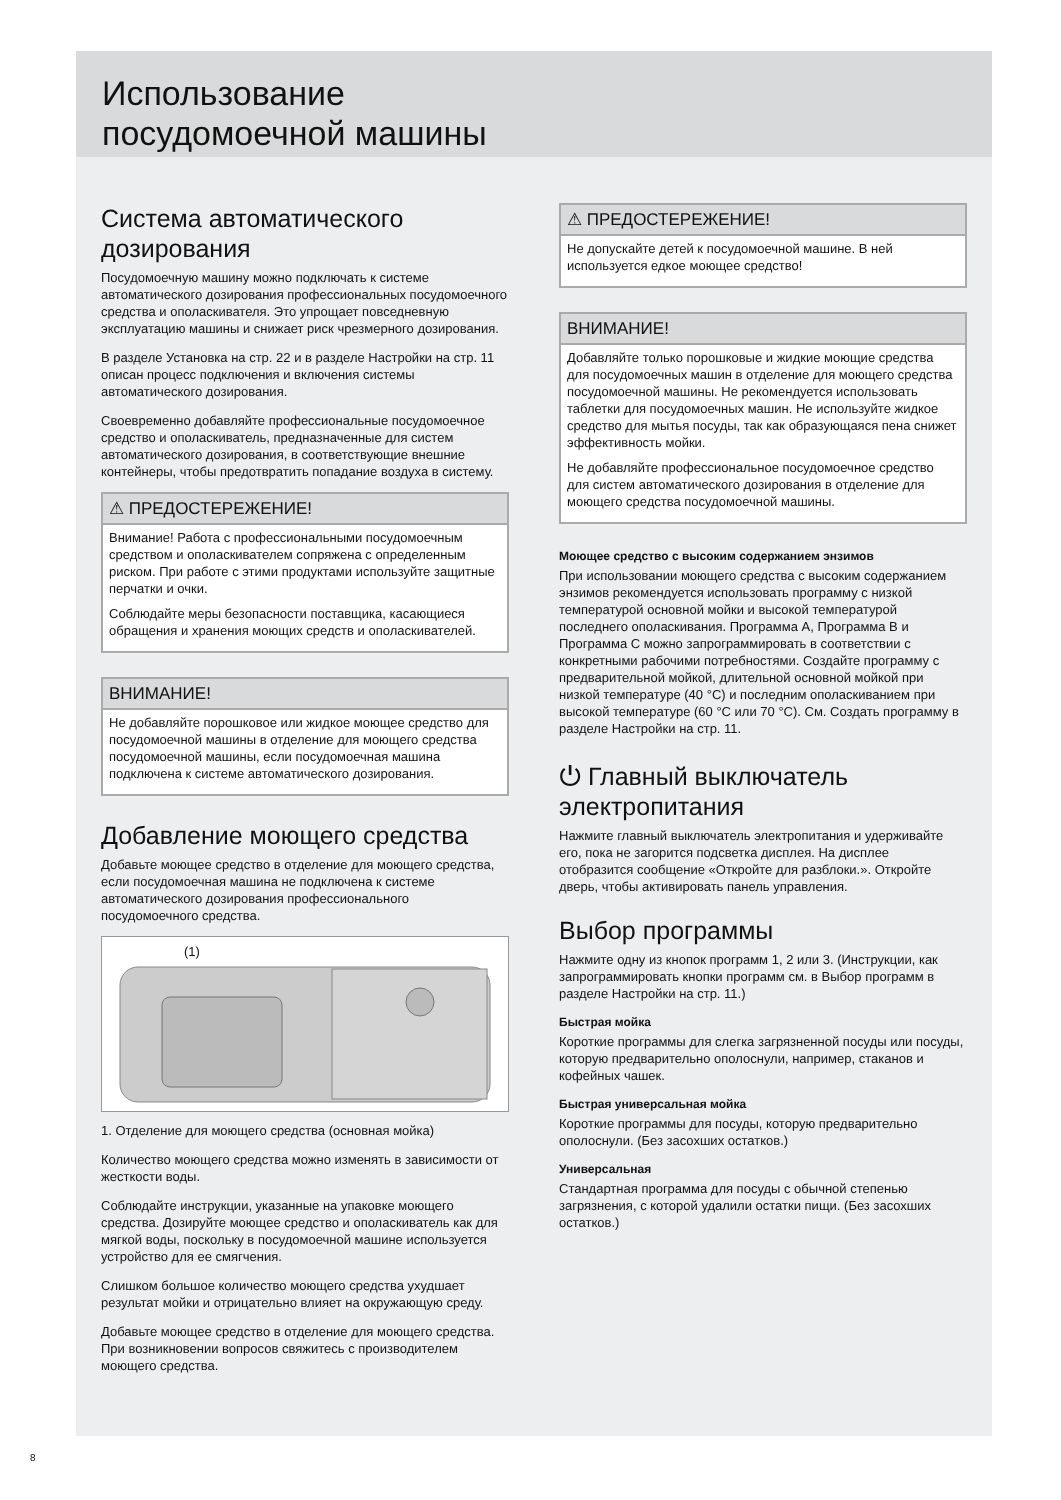Использование
посудомоечной машины
Система автоматического дозирования
Посудомоечную машину можно подключать к системе автоматического дозирования профессиональных посудомоечного средства и ополаскивателя. Это упрощает повседневную эксплуатацию машины и снижает риск чрезмерного дозирования.
В разделе Установка на стр. 22 и в разделе Настройки на стр. 11 описан процесс подключения и включения системы автоматического дозирования.
Своевременно добавляйте профессиональные посудомоечное средство и ополаскиватель, предназначенные для систем автоматического дозирования, в соответствующие внешние контейнеры, чтобы предотвратить попадание воздуха в систему.
⚠ ПРЕДОСТЕРЕЖЕНИЕ!
Внимание! Работа с профессиональными посудомоечным средством и ополаскивателем сопряжена с определенным риском. При работе с этими продуктами используйте защитные перчатки и очки.
Соблюдайте меры безопасности поставщика, касающиеся обращения и хранения моющих средств и ополаскивателей.
ВНИМАНИЕ!
Не добавляйте порошковое или жидкое моющее средство для посудомоечной машины в отделение для моющего средства посудомоечной машины, если посудомоечная машина подключена к системе автоматического дозирования.
Добавление моющего средства
Добавьте моющее средство в отделение для моющего средства, если посудомоечная машина не подключена к системе автоматического дозирования профессионального посудомоечного средства.
(1)
1. Отделение для моющего средства (основная мойка)
Количество моющего средства можно изменять в зависимости от жесткости воды.
Соблюдайте инструкции, указанные на упаковке моющего средства. Дозируйте моющее средство и ополаскиватель как для мягкой воды, поскольку в посудомоечной машине используется устройство для ее смягчения.
Слишком большое количество моющего средства ухудшает результат мойки и отрицательно влияет на окружающую среду.
Добавьте моющее средство в отделение для моющего средства. При возникновении вопросов свяжитесь с производителем моющего средства.
⚠ ПРЕДОСТЕРЕЖЕНИЕ!
Не допускайте детей к посудомоечной машине. В ней используется едкое моющее средство!
ВНИМАНИЕ!
Добавляйте только порошковые и жидкие моющие средства для посудомоечных машин в отделение для моющего средства посудомоечной машины. Не рекомендуется использовать таблетки для посудомоечных машин. Не используйте жидкое средство для мытья посуды, так как образующаяся пена снижет эффективность мойки.
Не добавляйте профессиональное посудомоечное средство для систем автоматического дозирования в отделение для моющего средства посудомоечной машины.
Моющее средство с высоким содержанием энзимов
При использовании моющего средства с высоким содержанием энзимов рекомендуется использовать программу с низкой температурой основной мойки и высокой температурой последнего ополаскивания. Программа A, Программа B и Программа C можно запрограммировать в соответствии с конкретными рабочими потребностями. Создайте программу с предварительной мойкой, длительной основной мойкой при низкой температуре (40 °C) и последним ополаскиванием при высокой температуре (60 °C или 70 °C). См. Создать программу в разделе Настройки на стр. 11.
⏻ Главный выключатель электропитания
Нажмите главный выключатель электропитания и удерживайте его, пока не загорится подсветка дисплея. На дисплее отобразится сообщение «Откройте для разблоки.». Откройте дверь, чтобы активировать панель управления.
Выбор программы
Нажмите одну из кнопок программ 1, 2 или 3. (Инструкции, как запрограммировать кнопки программ см. в Выбор программ в разделе Настройки на стр. 11.)
Быстрая мойка
Короткие программы для слегка загрязненной посуды или посуды, которую предварительно ополоснули, например, стаканов и кофейных чашек.
Быстрая универсальная мойка
Короткие программы для посуды, которую предварительно ополоснули. (Без засохших остатков.)
Универсальная
Стандартная программа для посуды с обычной степенью загрязнения, с которой удалили остатки пищи. (Без засохших остатков.)
8